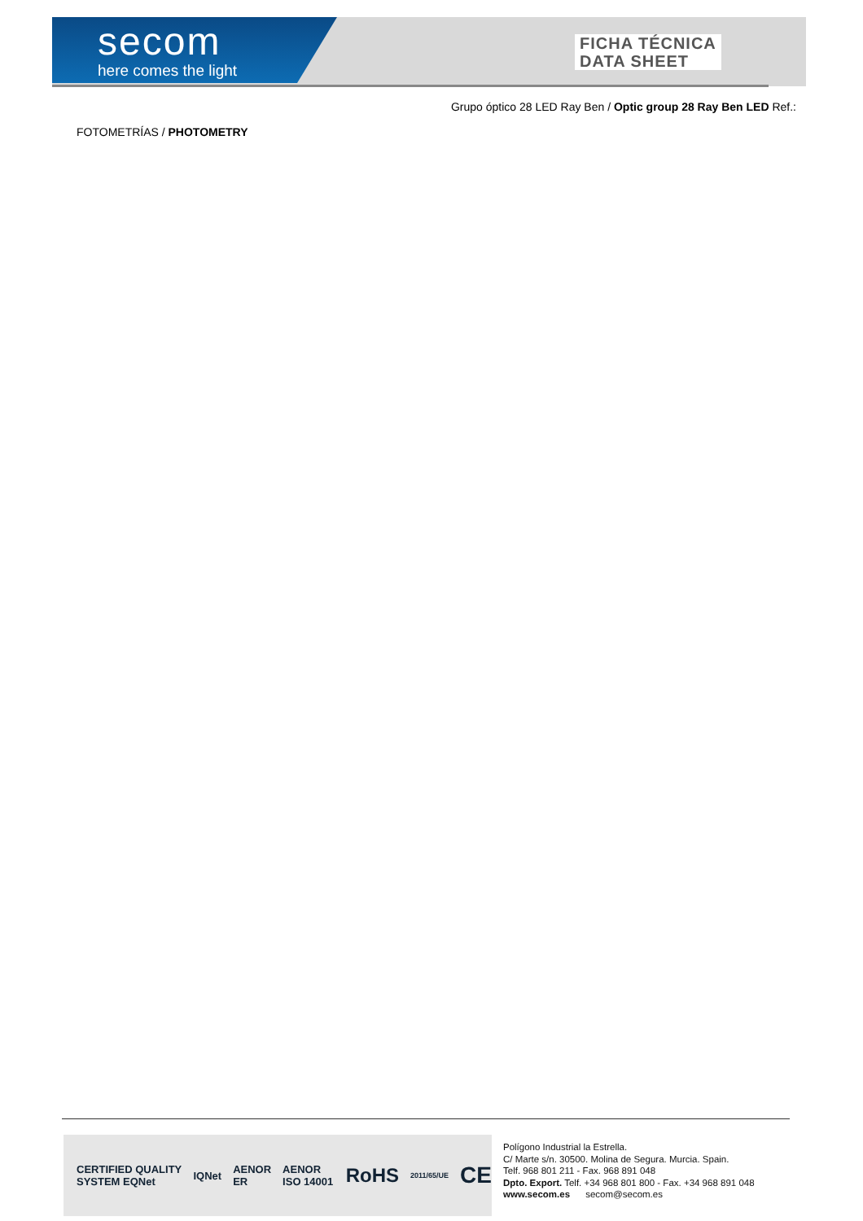secom
here comes the light
FICHA TÉCNICA
DATA SHEET
Grupo óptico 28 LED Ray Ben / Optic group 28 Ray Ben LED Ref.:
FOTOMETRÍAS / PHOTOMETRY
CERTIFIED QUALITY SYSTEM EQNet IQNet AENOR ER AENOR ISO 14001 RoHS 2011/65/UE CE
Polígono Industrial la Estrella.
C/ Marte s/n. 30500. Molina de Segura. Murcia. Spain.
Telf. 968 801 211 - Fax. 968 891 048
Dpto. Export. Telf. +34 968 801 800 - Fax. +34 968 891 048
www.secom.es secom@secom.es